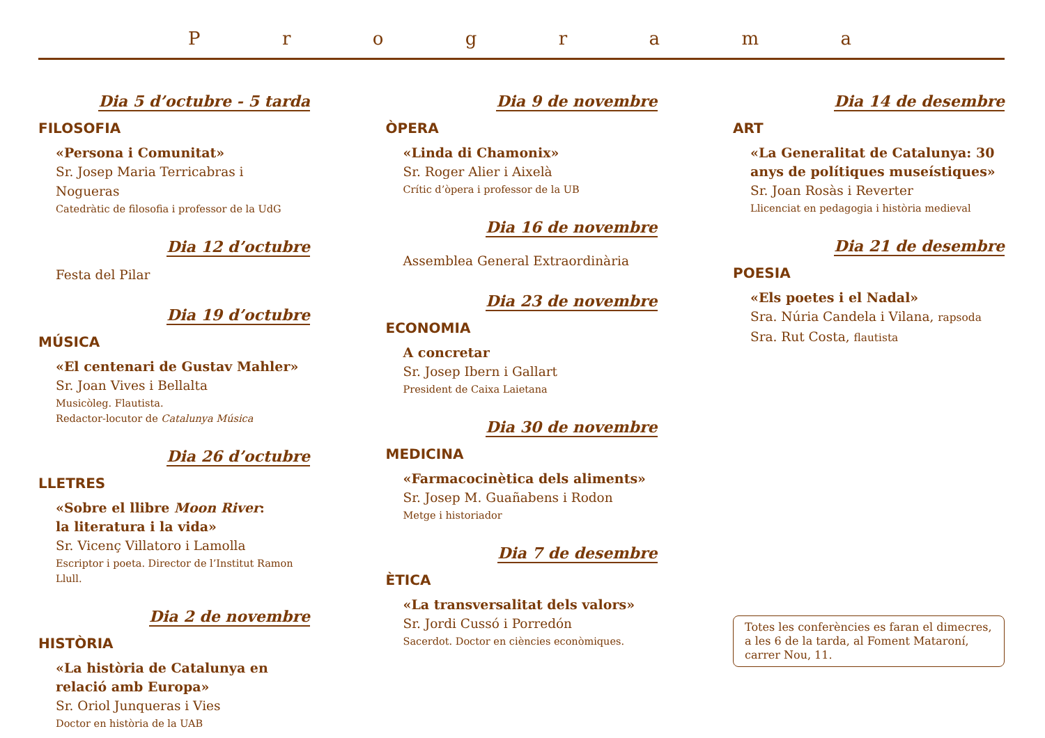Programa
Dia 5 d’octubre - 5 tarda
FILOSOFIA
«Persona i Comunitat»
Sr. Josep Maria Terricabras i Nogueras
Catedràtic de filosofia i professor de la UdG
Dia 12 d’octubre
Festa del Pilar
Dia 19 d’octubre
MÚSICA
«El centenari de Gustav Mahler»
Sr. Joan Vives i Bellalta
Musicòleg. Flautista.
Redactor-locutor de Catalunya Música
Dia 26 d’octubre
LLETRES
«Sobre el llibre Moon River:
la literatura i la vida»
Sr. Vicenç Villatoro i Lamolla
Escriptor i poeta. Director de l’Institut Ramon Llull.
Dia 2 de novembre
HISTÒRIA
«La història de Catalunya en relació amb Europa»
Sr. Oriol Junqueras i Vies
Doctor en història de la UAB
Dia 9 de novembre
ÒPERA
«Linda di Chamonix»
Sr. Roger Alier i Aixelà
Crític d’òpera i professor de la UB
Dia 16 de novembre
Assemblea General Extraordinària
Dia 23 de novembre
ECONOMIA
A concretar
Sr. Josep Ibern i Gallart
President de Caixa Laietana
Dia 30 de novembre
MEDICINA
«Farmacocinètica dels aliments»
Sr. Josep M. Guañabens i Rodon
Metge i historiador
Dia 7 de desembre
ÈTICA
«La transversalitat dels valors»
Sr. Jordi Cussó i Porredón
Sacerdot. Doctor en ciències econòmiques.
Dia 14 de desembre
ART
«La Generalitat de Catalunya: 30 anys de polítiques museístiques»
Sr. Joan Rosàs i Reverter
Llicenciat en pedagogia i història medieval
Dia 21 de desembre
POESIA
«Els poetes i el Nadal»
Sra. Núria Candela i Vilana, rapsoda
Sra. Rut Costa, flautista
Totes les conferències es faran el dimecres, a les 6 de la tarda, al Foment Mataroní, carrer Nou, 11.